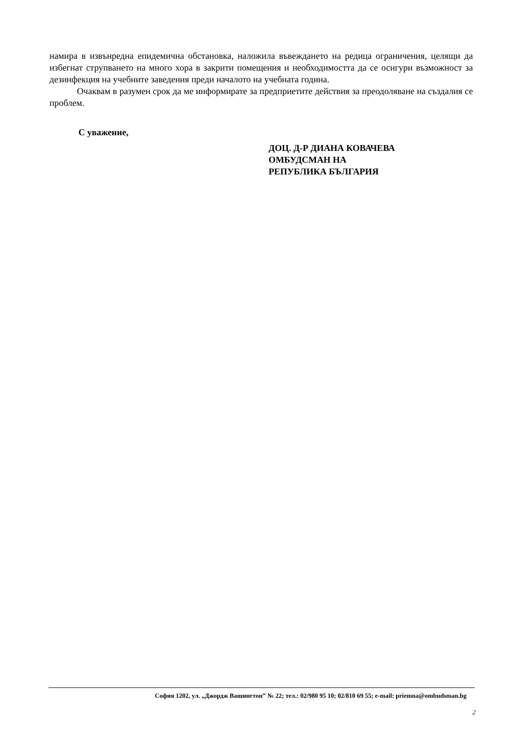намира в извънредна епидемична обстановка, наложила въвеждането на редица ограничения, целящи да избегнат струпването на много хора в закрити помещения и необходимостта да се осигури възможност за дезинфекция на учебните заведения преди началото на учебната година.
Очаквам в разумен срок да ме информирате за предприетите действия за преодоляване на създалия се проблем.
С уважение,
ДОЦ. Д-Р ДИАНА КОВАЧЕВА
ОМБУДСМАН НА
РЕПУБЛИКА БЪЛГАРИЯ
София 1202, ул. „Джордж Вашингтон” № 22; тел.: 02/980 95 10; 02/810 69 55; e-mail: priemna@ombudsman.bg
2